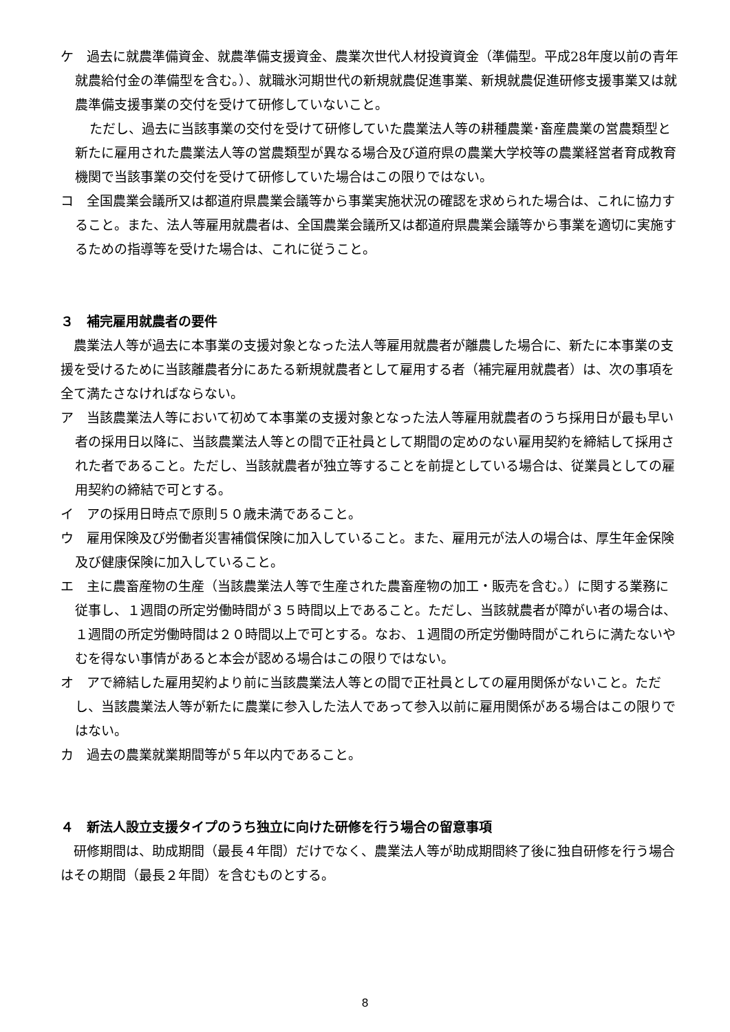ケ　過去に就農準備資金、就農準備支援資金、農業次世代人材投資資金（準備型。平成28年度以前の青年就農給付金の準備型を含む。）、就職氷河期世代の新規就農促進事業、新規就農促進研修支援事業又は就農準備支援事業の交付を受けて研修していないこと。
ただし、過去に当該事業の交付を受けて研修していた農業法人等の耕種農業･畜産農業の営農類型と新たに雇用された農業法人等の営農類型が異なる場合及び道府県の農業大学校等の農業経営者育成教育機関で当該事業の交付を受けて研修していた場合はこの限りではない。
コ　全国農業会議所又は都道府県農業会議等から事業実施状況の確認を求められた場合は、これに協力すること。また、法人等雇用就農者は、全国農業会議所又は都道府県農業会議等から事業を適切に実施するための指導等を受けた場合は、これに従うこと。
３　補完雇用就農者の要件
　農業法人等が過去に本事業の支援対象となった法人等雇用就農者が離農した場合に、新たに本事業の支援を受けるために当該離農者分にあたる新規就農者として雇用する者（補完雇用就農者）は、次の事項を全て満たさなければならない。
ア　当該農業法人等において初めて本事業の支援対象となった法人等雇用就農者のうち採用日が最も早い者の採用日以降に、当該農業法人等との間で正社員として期間の定めのない雇用契約を締結して採用された者であること。ただし、当該就農者が独立等することを前提としている場合は、従業員としての雇用契約の締結で可とする。
イ　アの採用日時点で原則５０歳未満であること。
ウ　雇用保険及び労働者災害補償保険に加入していること。また、雇用元が法人の場合は、厚生年金保険及び健康保険に加入していること。
エ　主に農畜産物の生産（当該農業法人等で生産された農畜産物の加工・販売を含む。）に関する業務に従事し、１週間の所定労働時間が３５時間以上であること。ただし、当該就農者が障がい者の場合は、１週間の所定労働時間は２０時間以上で可とする。なお、１週間の所定労働時間がこれらに満たないやむを得ない事情があると本会が認める場合はこの限りではない。
オ　アで締結した雇用契約より前に当該農業法人等との間で正社員としての雇用関係がないこと。ただし、当該農業法人等が新たに農業に参入した法人であって参入以前に雇用関係がある場合はこの限りではない。
カ　過去の農業就業期間等が５年以内であること。
４　新法人設立支援タイプのうち独立に向けた研修を行う場合の留意事項
　研修期間は、助成期間（最長４年間）だけでなく、農業法人等が助成期間終了後に独自研修を行う場合はその期間（最長２年間）を含むものとする。
8